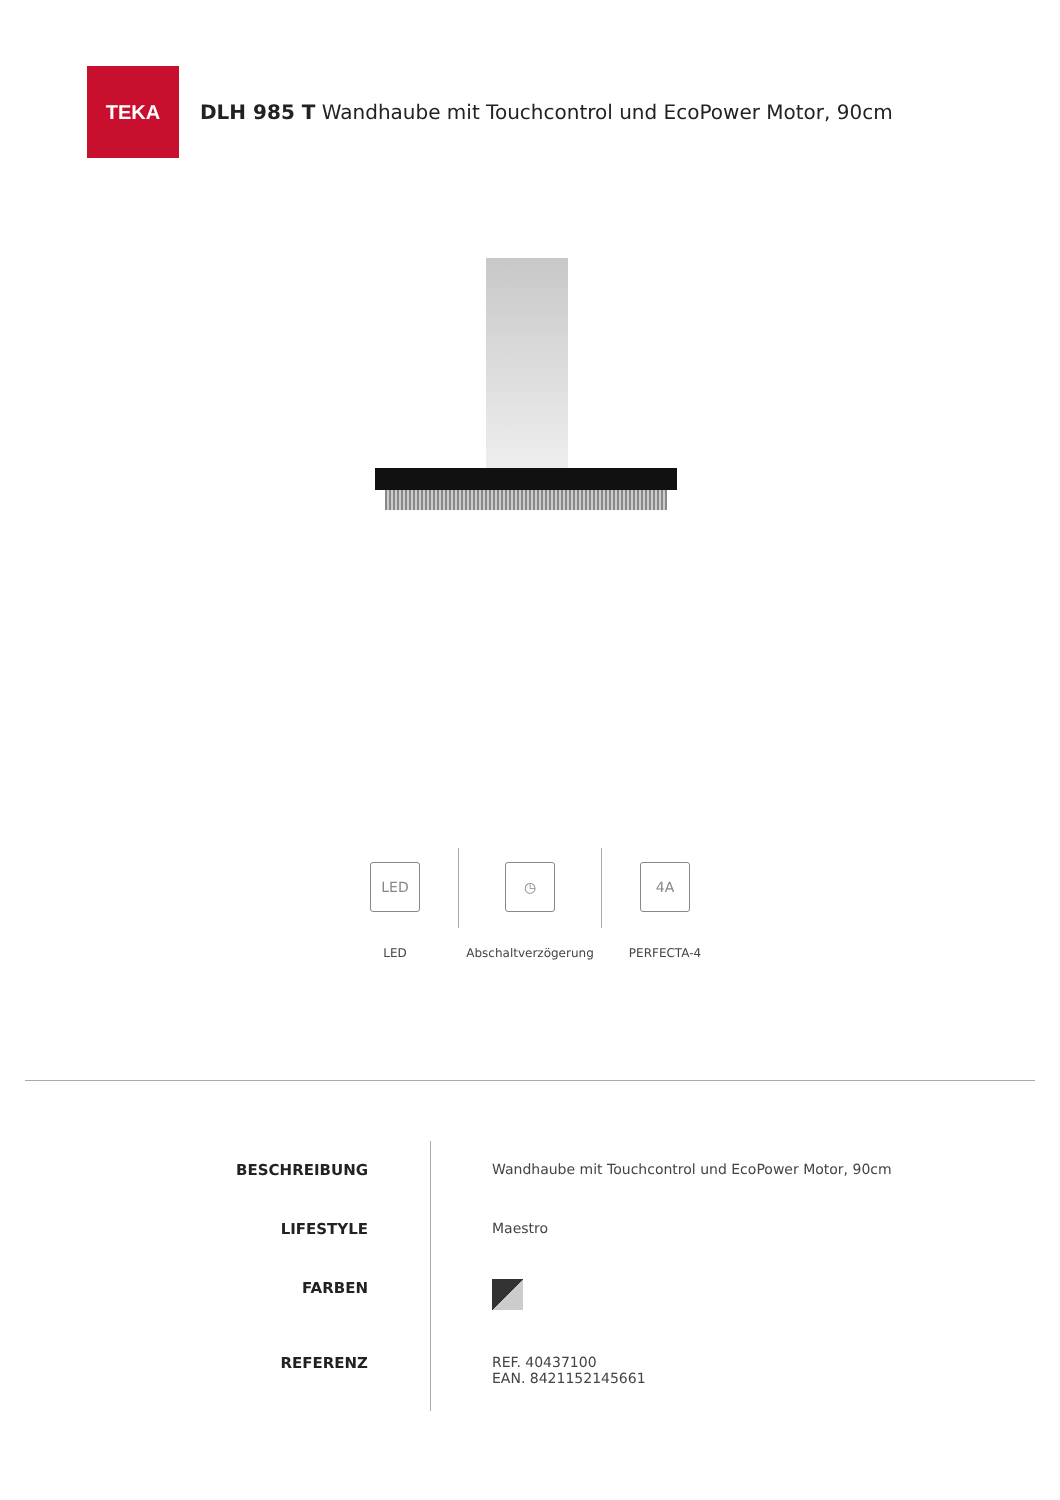TEKA
DLH 985 T Wandhaube mit Touchcontrol und EcoPower Motor, 90cm
LED
LED
◷
Abschaltverzögerung
4A
PERFECTA-4
BESCHREIBUNG
LIFESTYLE
FARBEN
REFERENZ
Wandhaube mit Touchcontrol und EcoPower Motor, 90cm
Maestro
REF. 40437100
EAN. 8421152145661